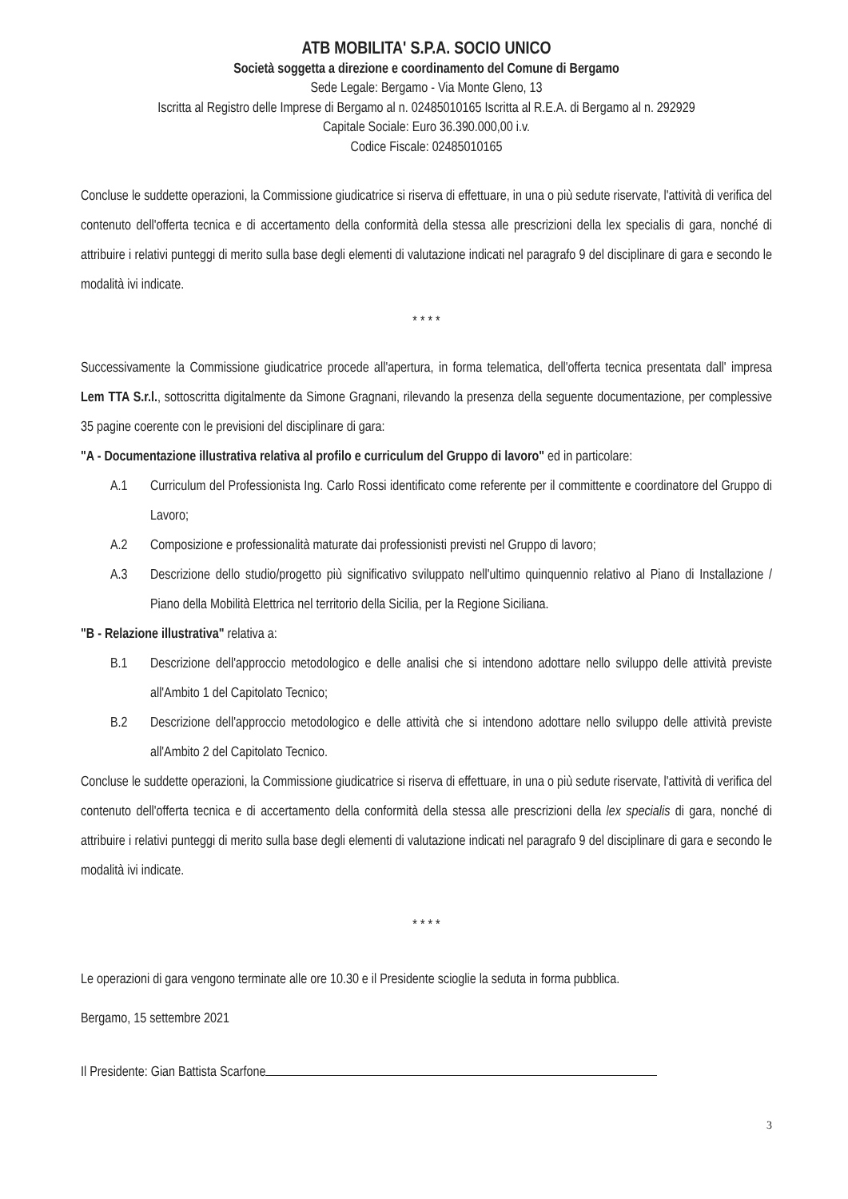ATB MOBILITA' S.P.A. SOCIO UNICO
Società soggetta a direzione e coordinamento del Comune di Bergamo
Sede Legale: Bergamo - Via Monte Gleno, 13
Iscritta al Registro delle Imprese di Bergamo al n. 02485010165 Iscritta al R.E.A. di Bergamo al n. 292929
Capitale Sociale: Euro 36.390.000,00 i.v.
Codice Fiscale: 02485010165
Concluse le suddette operazioni, la Commissione giudicatrice si riserva di effettuare, in una o più sedute riservate, l'attività di verifica del contenuto dell'offerta tecnica e di accertamento della conformità della stessa alle prescrizioni della lex specialis di gara, nonché di attribuire i relativi punteggi di merito sulla base degli elementi di valutazione indicati nel paragrafo 9 del disciplinare di gara e secondo le modalità ivi indicate.
* * * *
Successivamente la Commissione giudicatrice procede all'apertura, in forma telematica, dell'offerta tecnica presentata dall' impresa Lem TTA S.r.l., sottoscritta digitalmente da Simone Gragnani, rilevando la presenza della seguente documentazione, per complessive 35 pagine coerente con le previsioni del disciplinare di gara:
"A - Documentazione illustrativa relativa al profilo e curriculum del Gruppo di lavoro" ed in particolare:
A.1 Curriculum del Professionista Ing. Carlo Rossi identificato come referente per il committente e coordinatore del Gruppo di Lavoro;
A.2 Composizione e professionalità maturate dai professionisti previsti nel Gruppo di lavoro;
A.3 Descrizione dello studio/progetto più significativo sviluppato nell'ultimo quinquennio relativo al Piano di Installazione / Piano della Mobilità Elettrica nel territorio della Sicilia, per la Regione Siciliana.
"B - Relazione illustrativa" relativa a:
B.1 Descrizione dell'approccio metodologico e delle analisi che si intendono adottare nello sviluppo delle attività previste all'Ambito 1 del Capitolato Tecnico;
B.2 Descrizione dell'approccio metodologico e delle attività che si intendono adottare nello sviluppo delle attività previste all'Ambito 2 del Capitolato Tecnico.
Concluse le suddette operazioni, la Commissione giudicatrice si riserva di effettuare, in una o più sedute riservate, l'attività di verifica del contenuto dell'offerta tecnica e di accertamento della conformità della stessa alle prescrizioni della lex specialis di gara, nonché di attribuire i relativi punteggi di merito sulla base degli elementi di valutazione indicati nel paragrafo 9 del disciplinare di gara e secondo le modalità ivi indicate.
* * * *
Le operazioni di gara vengono terminate alle ore 10.30 e il Presidente scioglie la seduta in forma pubblica.
Bergamo, 15 settembre 2021
Il Presidente: Gian Battista Scarfone
3